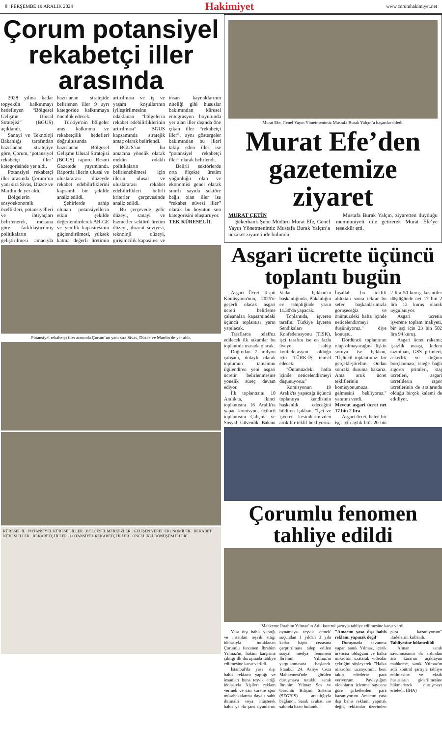8 | PERŞEMBE 19 ARALIK 2024 Hakimiyet www.corumhakimiyet.net
Çorum potansiyel rekabetçi iller arasında
2028 yılına kadar topyekûn kalkınmayı hedefleyen “Bölgesel Gelişme Ulusal Stratejisi” (BGUS) açıklandı.
Sanayi ve Teknoloji Bakanlığı tarafından hazırlanan stratejiye göre, Çorum, ‘potansiyel rekabetçi iller’ kategorisinde yer aldı.
Potansiyel rekabetçi iller arasında Çorum’un yanı sıra Sivas, Düzce ve Mardin de yer aldı.
Bölgelerin sosyoekonomik özellikleri, potansiyelleri ve ihtiyaçları belirlenerek, mekana göre farklılaştırılmış politikaların geliştirilmesi amacıyla hazırlanan stratejide belirlenen iller 9 ayrı kategoride kalkınmaya öncülük edecek.
Türkiye'nin bölgeler arası kalkınma ve rekabetçilik hedefleri doğrultusunda hazırlanan Bölgesel Gelişme Ulusal Stratejisi (BGUS) raporu Resmi Gazetede yayımlandı. Raporda illerin ulusal ve uluslararası düzeyde rekabet edebilirliklerini kapsamlı bir şekilde analiz edildi.
Şehirlerde sahip olunan potansiyellerin etkin şekilde değerlendirilerek AR-GE ve yenilik kapasitesinin güçlendirilmesi, yüksek katma değerli üretimin artırılması ve iş ve yaşam koşullarının iyileştirilmesine odaklanan “bölgelerin rekabet edebilirliklerinin artırılması” BGUS kapsamında stratejik amaç olarak belirlendi.
BGUS’un bu amacına yönelik olarak mekân odaklı politikaların belirlenebilmesi için illerin ulusal ve uluslararası rekabet edebilirlikleri belirli kriterler çerçevesinde analiz edildi.
Bu çerçevede gelir düzeyi, sanayi ve hizmetler sektörü üretim düzeyi, ihracat seviyesi, teknoloji düzeyi, girişimcilik kapasitesi ve insan kaynaklarının niteliği gibi hususlar bakımından küresel entegrasyon boyutunda yer alan iller dışında öne çıkan iller “rekabetçi iller”, aynı göstergeler bakımından bu illeri takip eden iller ise “potansiyel rekabetçi iller” olarak belirlendi.
Belirli sektörlerde orta ölçekte üretim yoğunluğu olan ve ekonomisi genel olarak sınırlı sayıda sektöre bağlı olan iller ise “rekabet nüvesi iller” olarak bu boyutun son kategorisini oluşturuyor.
TEK KÜRESEL İL
Potansiyel rekabetçi iller arasında Çorum’un yanı sıra Sivas, Düzce ve Mardin de yer aldı.
KÜRESEL İL · POTANSİYEL KÜRESEL İLLER · BÖLGESEL MERKEZLER · GELİŞEN YEREL EKONOMİLER · REKABET NÜVESİ İLLER · REKABETÇİ İLLER · POTANSİYEL REKABETÇİ İLLER · ÖNCELİKLİ DÖNÜŞÜM İLLERİ
Murat Efe, Genel Yayın Yönetmenimiz Mustafa Burak Yalçın’a başarılar diledi.
Murat Efe’den gazetemize ziyaret
MURAT ÇETİN
Şekerbank Şube Müdürü Murat Efe, Genel Yayın Yönetmenimiz Mustafa Burak Yalçın’a nezaket ziyaretinde bulundu.
Mustafa Burak Yalçın, ziyaretten duyduğu memnuniyeti dile getirerek Murat Efe’ye teşekkür etti.
Asgari ücrette üçüncü toplantı bugün
Asgari Ücret Tespit Komisyonu'nun, 2025'te geçerli olacak asgari ücreti belirleme çalışmaları kapsamındaki üçüncü toplantısı yarın yapılacak.
Taraflarca telaffuz edilecek ilk rakamlar bu toplantıda masada olacak.
Doğrudan 7 milyon çalışanı, dolaylı olarak toplumun tamamını ilgilendiren yeni asgari ücretin belirlenmesine yönelik süreç devam ediyor.
İlk toplantısını 10 Aralık'ta, ikinci toplantısını 16 Aralık'ta yapan komisyon, üçüncü toplantısını Çalışma ve Sosyal Güvenlik Bakanı Vedat Işıkhan'ın başkanlığında, Bakanlığın ev sahipliğinde yarın 11.30'da yapacak.
Toplantıda, işveren tarafını Türkiye İşveren Sendikaları Konfederasyonu (TİSK), işçi tarafını ise en fazla üyeye sahip konfederasyon olduğu için TÜRK-İŞ temsil edecek.
"Önümüzdeki hafta içinde neticelendirmeyi düşünüyoruz"
Komisyonun 19 Aralık'ta yapacağı üçüncü toplantıya kendisinin başkanlık edeceğini bildiren Işıkhan, "İşçi ve işveren kesimlerimizden artık bir teklif bekliyoruz. İnşallah bu teklifi aldıktan sonra tekrar bu sefer başkanlarımızla görüşeceğiz ve önümüzdeki hafta içinde neticelendirmeyi düşünüyoruz." diye konuştu.
Dördüncü toplantının olup olmayacağına ilişkin soruya ise Işıkhan, "Üçüncü toplantımızı bir gerçekleştirelim. Ondan sonraki duruma bakarız. Ama artık ücret tekliflerinin komisyonumuza gelmesini bekliyoruz." yanıtını verdi.
Mevcut asgari ücret net 17 bin 2 lira
Asgari ücret, halen bir işçi için aylık brüt 20 bin 2 lira 50 kuruş, kesintiler düştüğünde net 17 bin 2 lira 12 kuruş olarak uygulanıyor.
Asgari ücretin işverene toplam maliyeti, bir işçi için 23 bin 502 lira 94 kuruş.
Asgari ücret rakamı; işsizlik maaşı, kıdem tazminatı, GSS primleri, askerlik ve doğum borçlanması, isteğe bağlı sigorta primleri, staj ücretleri, asgari ücretlilerin rapor ücretlerinin de aralarında olduğu birçok kalemi de etkiliyor.
Çorumlu fenomen tahliye edildi
Mahkeme İbrahim Yılmaz’ın Adli kontrol şartıyla tahliye edilmesine karar verdi.
Yasa dışı bahis yaptığı ve insanları teşvik ettiği iddiasıyla tutuklanan Çorumlu fenomen İbrahim Yılmaz'ın, hakim karşısına çıktığı ilk duruşmada tahliye edilmesine karar verildi.
İstanbul'da yasa dışı bahis reklamı yaptığı ve insanları buna teşvik ettiği iddiasıyla 'kişileri reklam vermek ve sair surette spor müsabakalarına dayalı sabit ihtimalli veya müşterek bahis ya da şans oyunlarını oynamaya teşvik etmek' suçundan 1 yıldan 3 yıla kadar hapis cezasına çarptırılması talep edilen sosyal medya fenomeni İbrahim Yılmaz'ın yargılanmasına başlandı. İstanbul 24. Asliye Ceza Mahkemesi'nde görülen duruşmaya tutuklu sanık İbrahim Yılmaz Ses ve Görüntü Bilişim Sistemi (SEGBİS) aracılığıyla bağlandı. Sanık avukatı ise salonda hazır bulundu.
"Amacım yasa dışı bahis reklamı yapmak değil"
Duruşmada savunma yapan sanık Yılmaz, içerik üreticisi olduğunu ve halka mikrofon uzatarak videolar çektiğini söyleyerek, "Halka mikrofon uzatıyorum, beni takip ederlerse para veriyorum. Paylaştığım videoların izlenme sayısına göre şirketlerden para kazanıyorum. Amacım yasa dışı bahis reklamı yapmak değil, reklamlar üzerinden para kazanıyorum" ifadelerini kullandı.
Tahliyesine hükmedildi
Alınan sanık savunmasının da ardından ara kararını açıklayan mahkeme, sanık Yılmaz'ın adli kontrol şartıyla tahliye edilmesine ve eksik hususların giderilmesine hükmederek duruşmayı erteledi. (İHA)